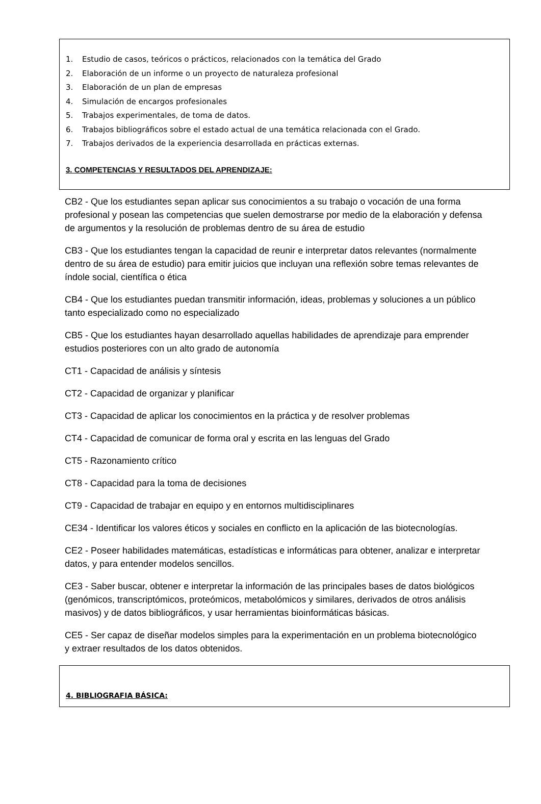1. Estudio de casos, teóricos o prácticos, relacionados con la temática del Grado
2. Elaboración de un informe o un proyecto de naturaleza profesional
3. Elaboración de un plan de empresas
4. Simulación de encargos profesionales
5. Trabajos experimentales, de toma de datos.
6. Trabajos bibliográficos sobre el estado actual de una temática relacionada con el Grado.
7. Trabajos derivados de la experiencia desarrollada en prácticas externas.
3. COMPETENCIAS Y RESULTADOS DEL APRENDIZAJE:
CB2 - Que los estudiantes sepan aplicar sus conocimientos a su trabajo o vocación de una forma profesional y posean las competencias que suelen demostrarse por medio de la elaboración y defensa de argumentos y la resolución de problemas dentro de su área de estudio
CB3 - Que los estudiantes tengan la capacidad de reunir e interpretar datos relevantes (normalmente dentro de su área de estudio) para emitir juicios que incluyan una reflexión sobre temas relevantes de índole social, científica o ética
CB4 - Que los estudiantes puedan transmitir información, ideas, problemas y soluciones a un público tanto especializado como no especializado
CB5 - Que los estudiantes hayan desarrollado aquellas habilidades de aprendizaje para emprender estudios posteriores con un alto grado de autonomía
CT1 - Capacidad de análisis y síntesis
CT2 - Capacidad de organizar y planificar
CT3 - Capacidad de aplicar los conocimientos en la práctica y de resolver problemas
CT4 - Capacidad de comunicar de forma oral y escrita en las lenguas del Grado
CT5 - Razonamiento crítico
CT8 - Capacidad para la toma de decisiones
CT9 - Capacidad de trabajar en equipo y en entornos multidisciplinares
CE34 - Identificar los valores éticos y sociales en conflicto en la aplicación de las biotecnologías.
CE2 - Poseer habilidades matemáticas, estadísticas e informáticas para obtener, analizar e interpretar datos, y para entender modelos sencillos.
CE3 - Saber buscar, obtener e interpretar la información de las principales bases de datos biológicos (genómicos, transcriptómicos, proteómicos, metabolómicos y similares, derivados de otros análisis masivos) y de datos bibliográficos, y usar herramientas bioinformáticas básicas.
CE5 - Ser capaz de diseñar modelos simples para la experimentación en un problema biotecnológico y extraer resultados de los datos obtenidos.
4. BIBLIOGRAFIA BÁSICA: